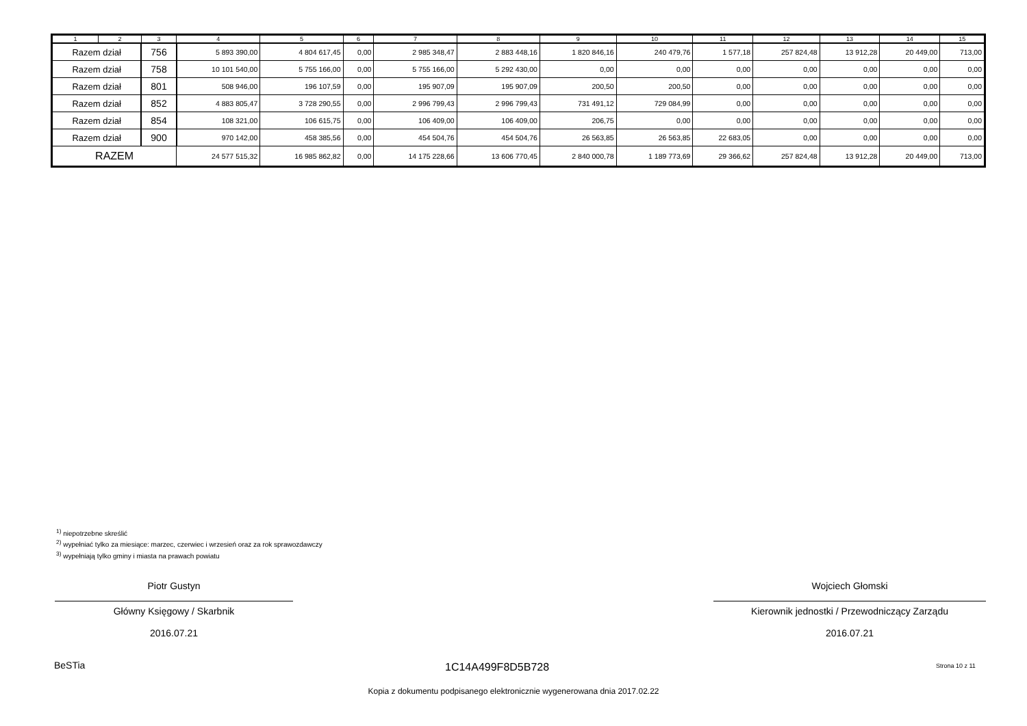| 1 | 2 | 3 | 4 | 5 | 6 | 7 | 8 | 9 | 10 | 11 | 12 | 13 | 14 | 15 |
| --- | --- | --- | --- | --- | --- | --- | --- | --- | --- | --- | --- | --- | --- | --- |
| Razem dział | | 756 | 5 893 390,00 | 4 804 617,45 | 0,00 | 2 985 348,47 | 2 883 448,16 | 1 820 846,16 | 240 479,76 | 1 577,18 | 257 824,48 | 13 912,28 | 20 449,00 | 713,00 |
| Razem dział | | 758 | 10 101 540,00 | 5 755 166,00 | 0,00 | 5 755 166,00 | 5 292 430,00 | 0,00 | 0,00 | 0,00 | 0,00 | 0,00 | 0,00 | 0,00 |
| Razem dział | | 801 | 508 946,00 | 196 107,59 | 0,00 | 195 907,09 | 195 907,09 | 200,50 | 200,50 | 0,00 | 0,00 | 0,00 | 0,00 | 0,00 |
| Razem dział | | 852 | 4 883 805,47 | 3 728 290,55 | 0,00 | 2 996 799,43 | 2 996 799,43 | 731 491,12 | 729 084,99 | 0,00 | 0,00 | 0,00 | 0,00 | 0,00 |
| Razem dział | | 854 | 108 321,00 | 106 615,75 | 0,00 | 106 409,00 | 106 409,00 | 206,75 | 0,00 | 0,00 | 0,00 | 0,00 | 0,00 | 0,00 |
| Razem dział | | 900 | 970 142,00 | 458 385,56 | 0,00 | 454 504,76 | 454 504,76 | 26 563,85 | 26 563,85 | 22 683,05 | 0,00 | 0,00 | 0,00 | 0,00 |
| RAZEM | | | 24 577 515,32 | 16 985 862,82 | 0,00 | 14 175 228,66 | 13 606 770,45 | 2 840 000,78 | 1 189 773,69 | 29 366,62 | 257 824,48 | 13 912,28 | 20 449,00 | 713,00 |
<sup>1)</sup> niepotrzebne skreślić
<sup>2)</sup> wypełniać tylko za miesiące: marzec, czerwiec i wrzesień oraz za rok sprawozdawczy
<sup>3)</sup> wypełniają tylko gminy i miasta na prawach powiatu
Piotr Gustyn
Główny Księgowy / Skarbnik
2016.07.21
Wojciech Głomski
Kierownik jednostki / Przewodniczący Zarządu
2016.07.21
BeSTia 1C14A499F8D5B728 Strona 10 z 11
Kopia z dokumentu podpisanego elektronicznie wygenerowana dnia 2017.02.22